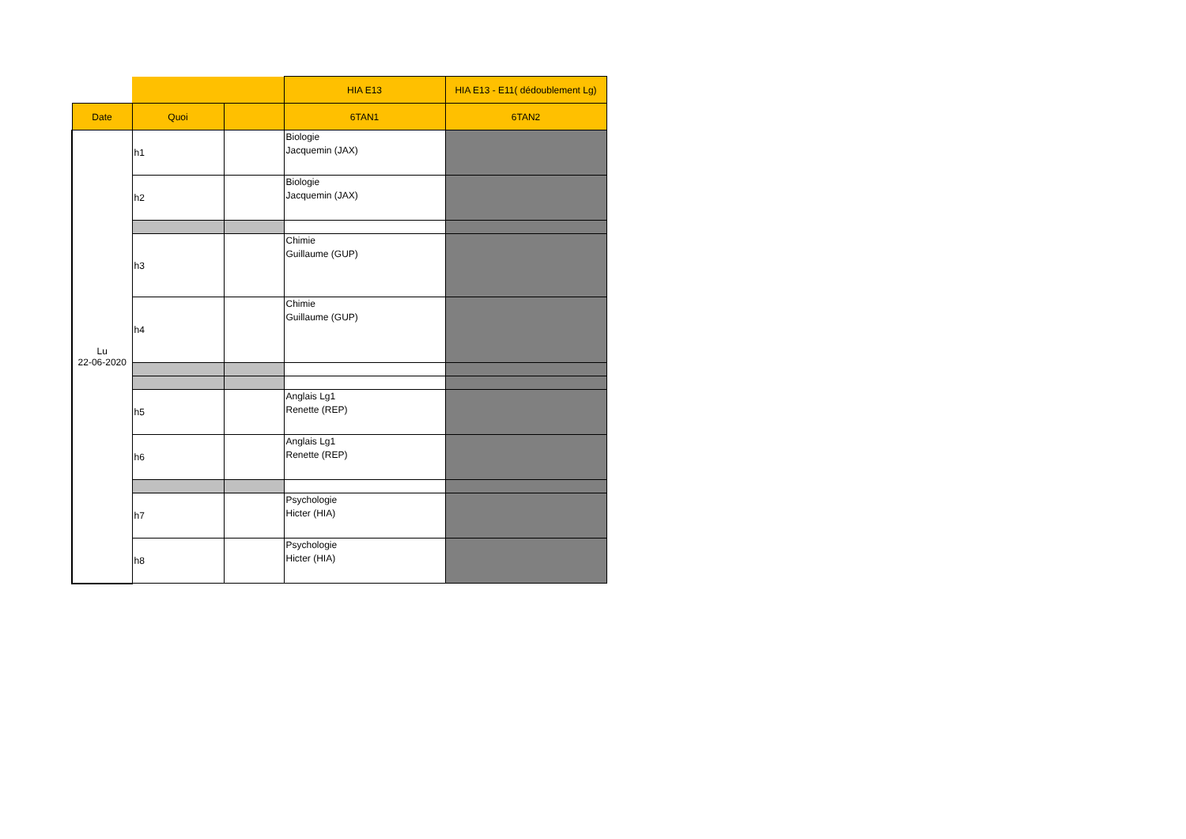| | | | HIA E13 | HIA E13 - E11( dédoublement Lg) |
| Date | Quoi | | 6TAN1 | 6TAN2 |
| Lu 22-06-2020 | h1 | | Biologie Jacquemin (JAX) | |
| | h2 | | Biologie Jacquemin (JAX) | |
| | h3 | | Chimie Guillaume (GUP) | |
| | h4 | | Chimie Guillaume (GUP) | |
| | h5 | | Anglais Lg1 Renette (REP) | |
| | h6 | | Anglais Lg1 Renette (REP) | |
| | h7 | | Psychologie Hicter (HIA) | |
| | h8 | | Psychologie Hicter (HIA) | |